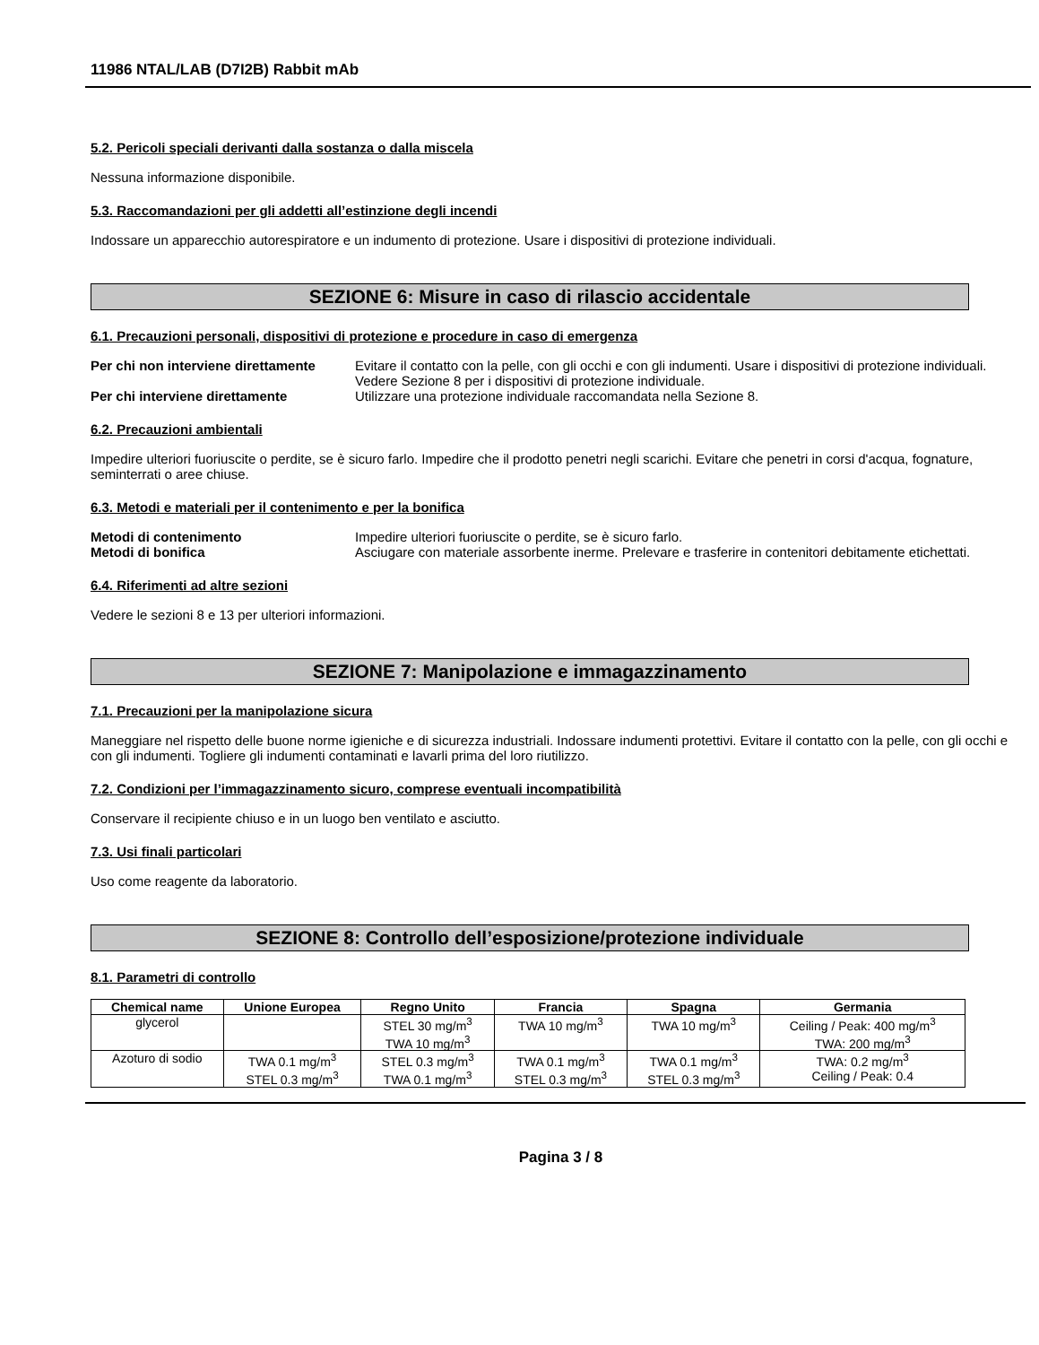11986 NTAL/LAB (D7I2B) Rabbit mAb
5.2. Pericoli speciali derivanti dalla sostanza o dalla miscela
Nessuna informazione disponibile.
5.3. Raccomandazioni per gli addetti all’estinzione degli incendi
Indossare un apparecchio autorespiratore e un indumento di protezione. Usare i dispositivi di protezione individuali.
SEZIONE 6: Misure in caso di rilascio accidentale
6.1. Precauzioni personali, dispositivi di protezione e procedure in caso di emergenza
Per chi non interviene direttamente Evitare il contatto con la pelle, con gli occhi e con gli indumenti. Usare i dispositivi di protezione individuali. Vedere Sezione 8 per i dispositivi di protezione individuale.
Per chi interviene direttamente Utilizzare una protezione individuale raccomandata nella Sezione 8.
6.2. Precauzioni ambientali
Impedire ulteriori fuoriuscite o perdite, se è sicuro farlo. Impedire che il prodotto penetri negli scarichi. Evitare che penetri in corsi d'acqua, fognature, seminterrati o aree chiuse.
6.3. Metodi e materiali per il contenimento e per la bonifica
Metodi di contenimento Impedire ulteriori fuoriuscite o perdite, se è sicuro farlo.
Metodi di bonifica Asciugare con materiale assorbente inerme. Prelevare e trasferire in contenitori debitamente etichettati.
6.4. Riferimenti ad altre sezioni
Vedere le sezioni 8 e 13 per ulteriori informazioni.
SEZIONE 7: Manipolazione e immagazzinamento
7.1. Precauzioni per la manipolazione sicura
Maneggiare nel rispetto delle buone norme igieniche e di sicurezza industriali. Indossare indumenti protettivi. Evitare il contatto con la pelle, con gli occhi e con gli indumenti. Togliere gli indumenti contaminati e lavarli prima del loro riutilizzo.
7.2. Condizioni per l’immagazzinamento sicuro, comprese eventuali incompatibilità
Conservare il recipiente chiuso e in un luogo ben ventilato e asciutto.
7.3. Usi finali particolari
Uso come reagente da laboratorio.
SEZIONE 8: Controllo dell’esposizione/protezione individuale
8.1. Parametri di controllo
| Chemical name | Unione Europea | Regno Unito | Francia | Spagna | Germania |
| --- | --- | --- | --- | --- | --- |
| glycerol | | STEL 30 mg/m<sup>3</sup> TWA 10 mg/m<sup>3</sup> | TWA 10 mg/m<sup>3</sup> | TWA 10 mg/m<sup>3</sup> | Ceiling / Peak: 400 mg/m<sup>3</sup> TWA: 200 mg/m<sup>3</sup> |
| Azoturo di sodio | TWA 0.1 mg/m<sup>3</sup> STEL 0.3 mg/m<sup>3</sup> | STEL 0.3 mg/m<sup>3</sup> TWA 0.1 mg/m<sup>3</sup> | TWA 0.1 mg/m<sup>3</sup> STEL 0.3 mg/m<sup>3</sup> | TWA 0.1 mg/m<sup>3</sup> STEL 0.3 mg/m<sup>3</sup> | TWA: 0.2 mg/m<sup>3</sup> Ceiling / Peak: 0.4 |
Pagina 3 / 8